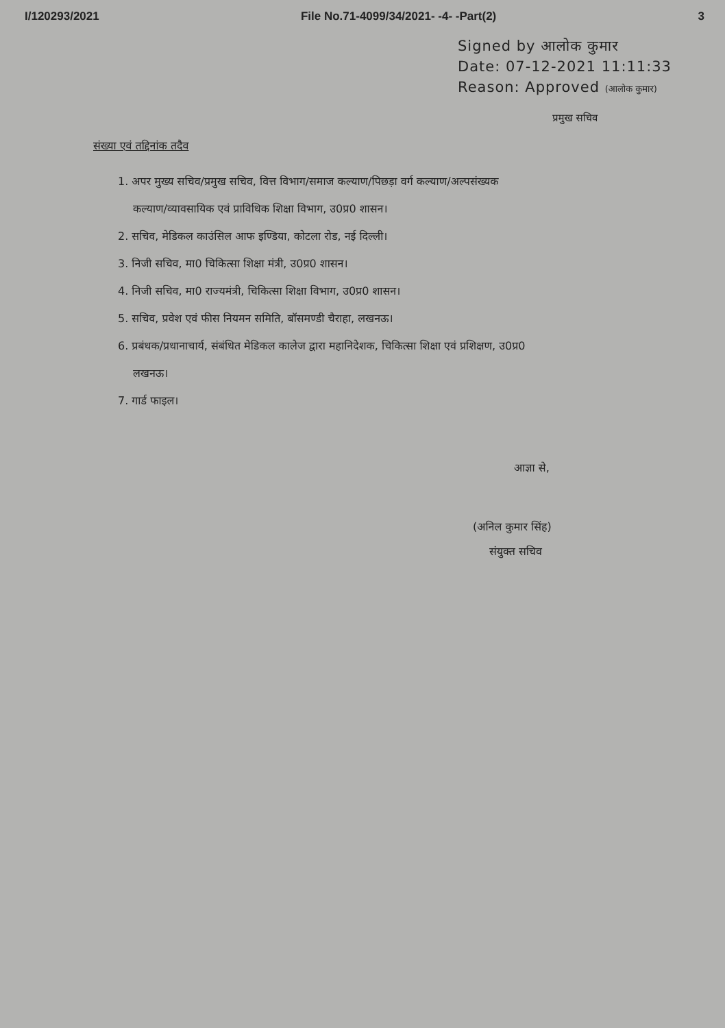I/120293/2021 File No.71-4099/34/2021- -4- -Part(2) 3
Signed by आलोक कुमार
Date: 07-12-2021 11:11:33
Reason: Approved (आलोक कुमार)
प्रमुख सचिव
संख्या एवं तद्दिनांक तदैव
1. अपर मुख्य सचिव/प्रमुख सचिव, वित्त विभाग/समाज कल्याण/पिछड़ा वर्ग कल्याण/अल्पसंख्यक
कल्याण/व्यावसायिक एवं प्राविधिक शिक्षा विभाग, उ0प्र0 शासन।
2. सचिव, मेडिकल काउंसिल आफ इण्डिया, कोटला रोड, नई दिल्ली।
3. निजी सचिव, मा0 चिकित्सा शिक्षा मंत्री, उ0प्र0 शासन।
4. निजी सचिव, मा0 राज्यमंत्री, चिकित्सा शिक्षा विभाग, उ0प्र0 शासन।
5. सचिव, प्रवेश एवं फीस नियमन समिति, बॉसमण्डी चैराहा, लखनऊ।
6. प्रबंधक/प्रधानाचार्य, संबंधित मेडिकल कालेज द्वारा महानिदेशक, चिकित्सा शिक्षा एवं प्रशिक्षण, उ0प्र0
लखनऊ।
7. गार्ड फाइल।
आज्ञा से,
(अनिल कुमार सिंह)
संयुक्त सचिव